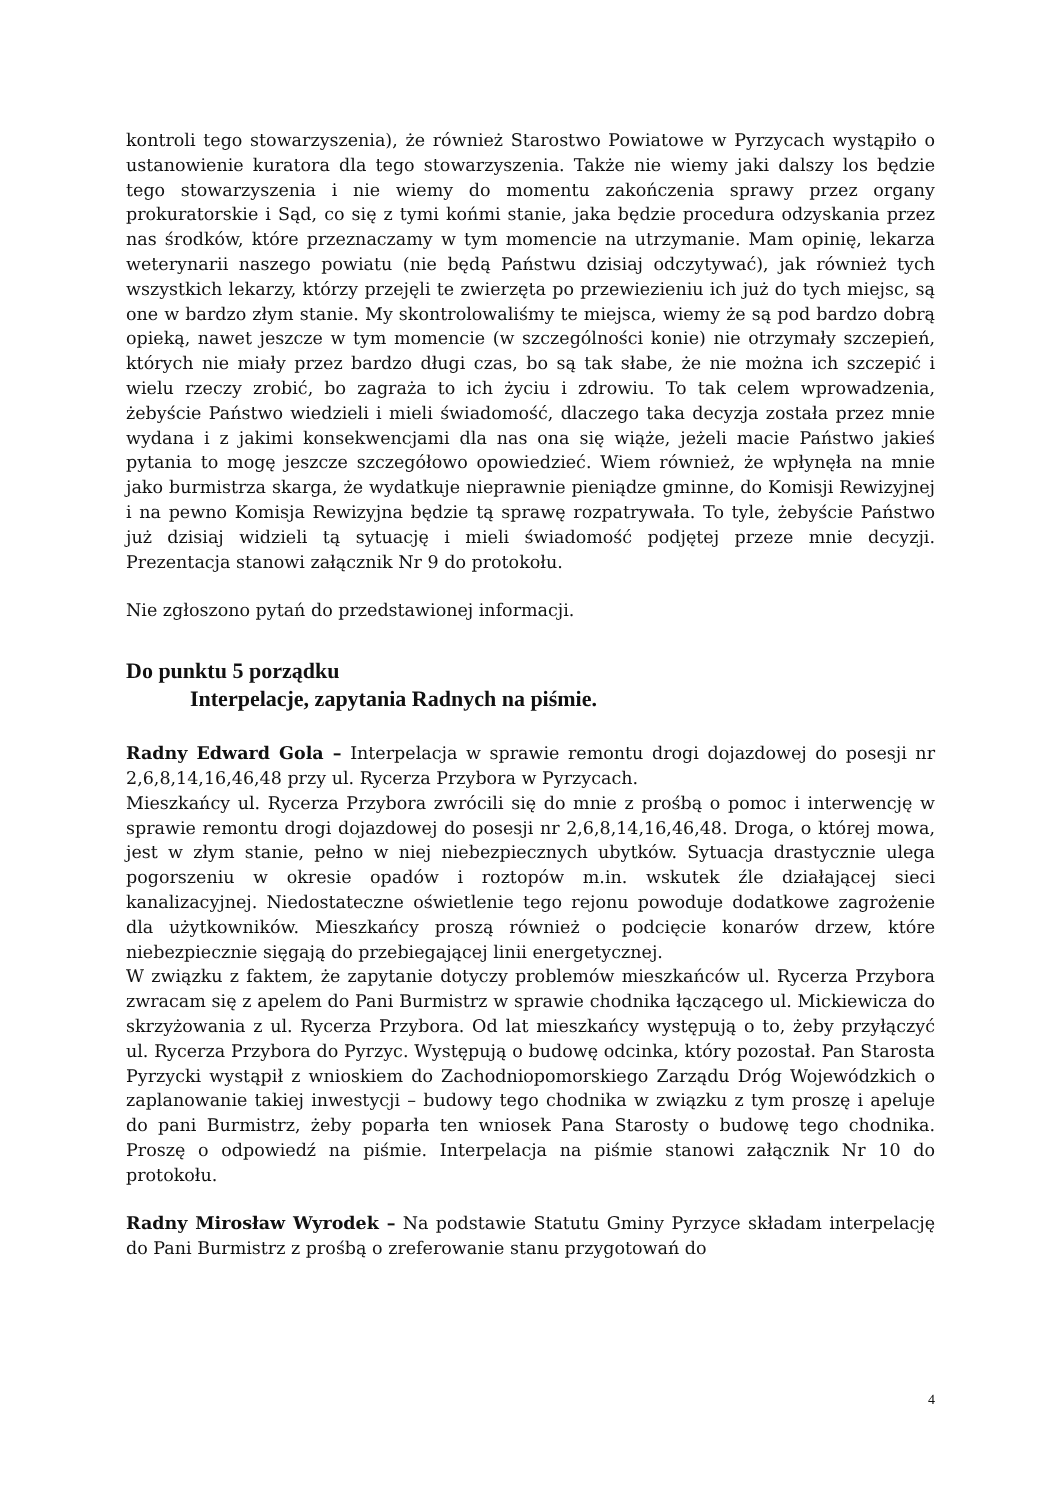kontroli tego stowarzyszenia), że również Starostwo Powiatowe w Pyrzycach wystąpiło o ustanowienie kuratora dla tego stowarzyszenia. Także nie wiemy jaki dalszy los będzie tego stowarzyszenia i nie wiemy do momentu zakończenia sprawy przez organy prokuratorskie i Sąd, co się z tymi końmi stanie, jaka będzie procedura odzyskania przez nas środków, które przeznaczamy w tym momencie na utrzymanie. Mam opinię, lekarza weterynarii naszego powiatu (nie będą Państwu dzisiaj odczytywać), jak również tych wszystkich lekarzy, którzy przejęli te zwierzęta po przewiezieniu ich już do tych miejsc, są one w bardzo złym stanie. My skontrolowaliśmy te miejsca, wiemy że są pod bardzo dobrą opieką, nawet jeszcze w tym momencie (w szczególności konie) nie otrzymały szczepień, których nie miały przez bardzo długi czas, bo są tak słabe, że nie można ich szczepić i wielu rzeczy zrobić, bo zagraża to ich życiu i zdrowiu. To tak celem wprowadzenia, żebyście Państwo wiedzieli i mieli świadomość, dlaczego taka decyzja została przez mnie wydana i z jakimi konsekwencjami dla nas ona się wiąże, jeżeli macie Państwo jakieś pytania to mogę jeszcze szczegółowo opowiedzieć. Wiem również, że wpłynęła na mnie jako burmistrza skarga, że wydatkuje nieprawnie pieniądze gminne, do Komisji Rewizyjnej i na pewno Komisja Rewizyjna będzie tą sprawę rozpatrywała. To tyle, żebyście Państwo już dzisiaj widzieli tą sytuację i mieli świadomość podjętej przeze mnie decyzji. Prezentacja stanowi załącznik Nr 9 do protokołu.
Nie zgłoszono pytań do przedstawionej informacji.
Do punktu 5 porządku
Interpelacje, zapytania Radnych na piśmie.
Radny Edward Gola – Interpelacja w sprawie remontu drogi dojazdowej do posesji nr 2,6,8,14,16,46,48 przy ul. Rycerza Przybora w Pyrzycach.
Mieszkańcy ul. Rycerza Przybora zwrócili się do mnie z prośbą o pomoc i interwencję w sprawie remontu drogi dojazdowej do posesji nr 2,6,8,14,16,46,48. Droga, o której mowa, jest w złym stanie, pełno w niej niebezpiecznych ubytków. Sytuacja drastycznie ulega pogorszeniu w okresie opadów i roztopów m.in. wskutek źle działającej sieci kanalizacyjnej. Niedostateczne oświetlenie tego rejonu powoduje dodatkowe zagrożenie dla użytkowników. Mieszkańcy proszą również o podcięcie konarów drzew, które niebezpiecznie sięgają do przebiegającej linii energetycznej.
W związku z faktem, że zapytanie dotyczy problemów mieszkańców ul. Rycerza Przybora zwracam się z apelem do Pani Burmistrz w sprawie chodnika łączącego ul. Mickiewicza do skrzyżowania z ul. Rycerza Przybora. Od lat mieszkańcy występują o to, żeby przyłączyć ul. Rycerza Przybora do Pyrzyc. Występują o budowę odcinka, który pozostał. Pan Starosta Pyrzycki wystąpił z wnioskiem do Zachodniopomorskiego Zarządu Dróg Wojewódzkich o zaplanowanie takiej inwestycji – budowy tego chodnika w związku z tym proszę i apeluje do pani Burmistrz, żeby poparła ten wniosek Pana Starosty o budowę tego chodnika. Proszę o odpowiedź na piśmie. Interpelacja na piśmie stanowi załącznik Nr 10 do protokołu.
Radny Mirosław Wyrodek – Na podstawie Statutu Gminy Pyrzyce składam interpelację do Pani Burmistrz z prośbą o zreferowanie stanu przygotowań do
4